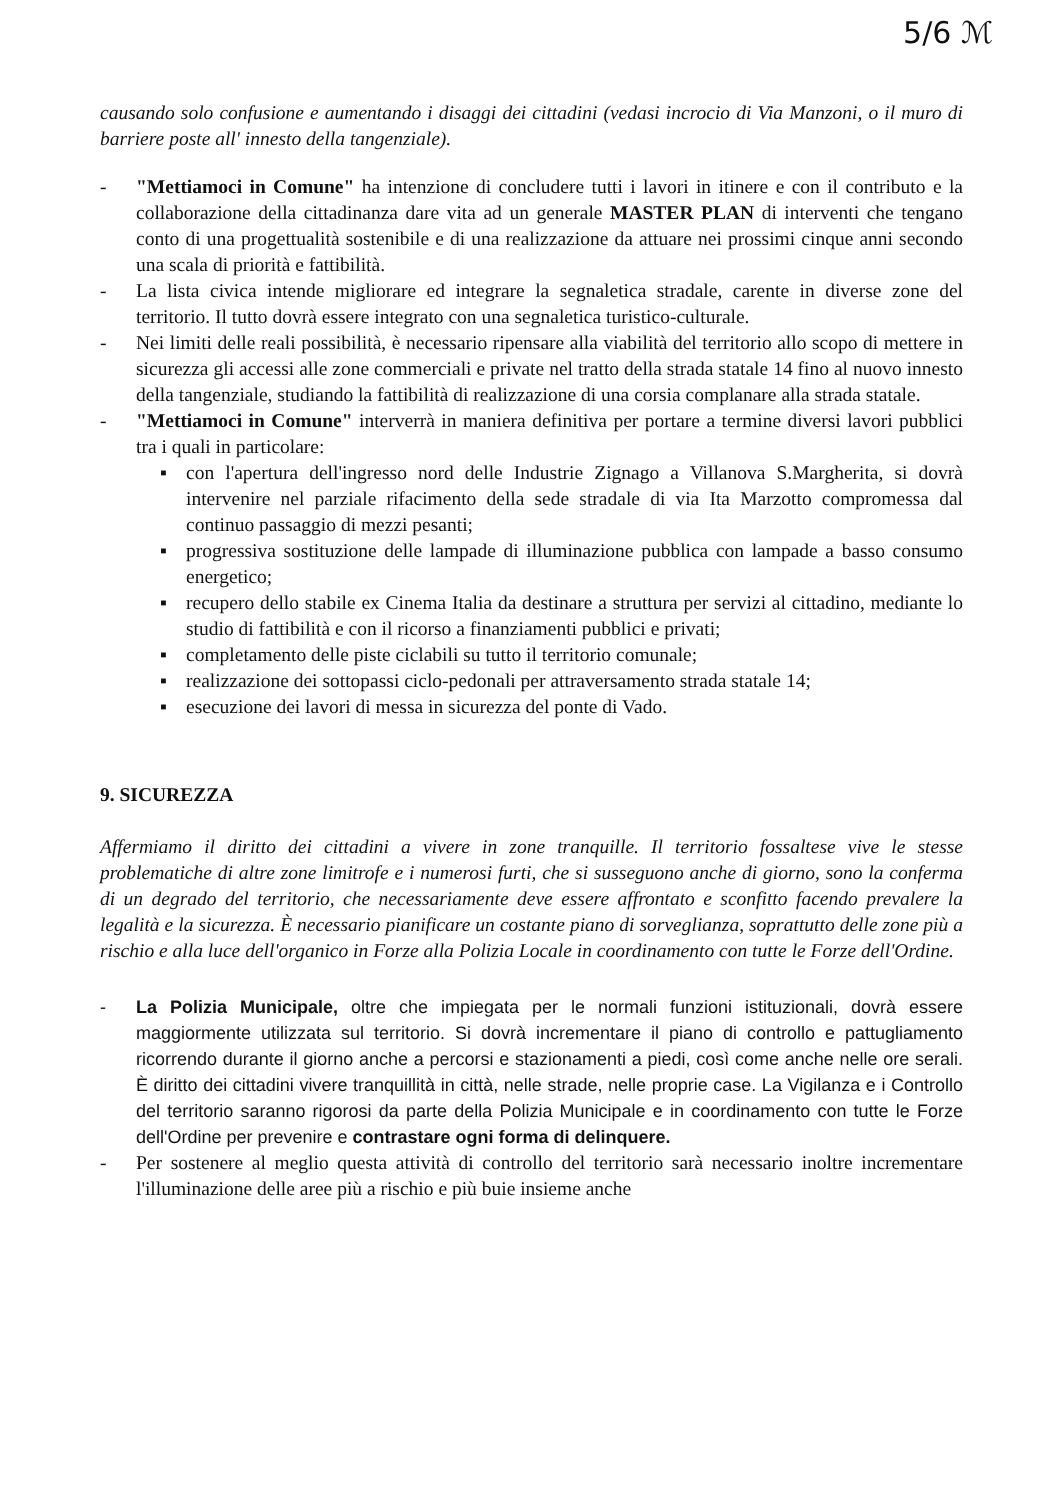5/6 ℳ
causando solo confusione e aumentando i disaggi dei cittadini (vedasi incrocio di Via Manzoni, o il muro di barriere poste all' innesto della tangenziale).
- "Mettiamoci in Comune" ha intenzione di concludere tutti i lavori in itinere e con il contributo e la collaborazione della cittadinanza dare vita ad un generale MASTER PLAN di interventi che tengano conto di una progettualità sostenibile e di una realizzazione da attuare nei prossimi cinque anni secondo una scala di priorità e fattibilità.
- La lista civica intende migliorare ed integrare la segnaletica stradale, carente in diverse zone del territorio. Il tutto dovrà essere integrato con una segnaletica turistico-culturale.
- Nei limiti delle reali possibilità, è necessario ripensare alla viabilità del territorio allo scopo di mettere in sicurezza gli accessi alle zone commerciali e private nel tratto della strada statale 14 fino al nuovo innesto della tangenziale, studiando la fattibilità di realizzazione di una corsia complanare alla strada statale.
- "Mettiamoci in Comune" interverrà in maniera definitiva per portare a termine diversi lavori pubblici tra i quali in particolare:
▪ con l'apertura dell'ingresso nord delle Industrie Zignago a Villanova S.Margherita, si dovrà intervenire nel parziale rifacimento della sede stradale di via Ita Marzotto compromessa dal continuo passaggio di mezzi pesanti;
▪ progressiva sostituzione delle lampade di illuminazione pubblica con lampade a basso consumo energetico;
▪ recupero dello stabile ex Cinema Italia da destinare a struttura per servizi al cittadino, mediante lo studio di fattibilità e con il ricorso a finanziamenti pubblici e privati;
▪ completamento delle piste ciclabili su tutto il territorio comunale;
▪ realizzazione dei sottopassi ciclo-pedonali per attraversamento strada statale 14;
▪ esecuzione dei lavori di messa in sicurezza del ponte di Vado.
9. SICUREZZA
Affermiamo il diritto dei cittadini a vivere in zone tranquille. Il territorio fossaltese vive le stesse problematiche di altre zone limitrofe e i numerosi furti, che si susseguono anche di giorno, sono la conferma di un degrado del territorio, che necessariamente deve essere affrontato e sconfitto facendo prevalere la legalità e la sicurezza. È necessario pianificare un costante piano di sorveglianza, soprattutto delle zone più a rischio e alla luce dell'organico in Forze alla Polizia Locale in coordinamento con tutte le Forze dell'Ordine.
- La Polizia Municipale, oltre che impiegata per le normali funzioni istituzionali, dovrà essere maggiormente utilizzata sul territorio. Si dovrà incrementare il piano di controllo e pattugliamento ricorrendo durante il giorno anche a percorsi e stazionamenti a piedi, così come anche nelle ore serali. È diritto dei cittadini vivere tranquillità in città, nelle strade, nelle proprie case. La Vigilanza e i Controllo del territorio saranno rigorosi da parte della Polizia Municipale e in coordinamento con tutte le Forze dell'Ordine per prevenire e contrastare ogni forma di delinquere.
- Per sostenere al meglio questa attività di controllo del territorio sarà necessario inoltre incrementare l'illuminazione delle aree più a rischio e più buie insieme anche